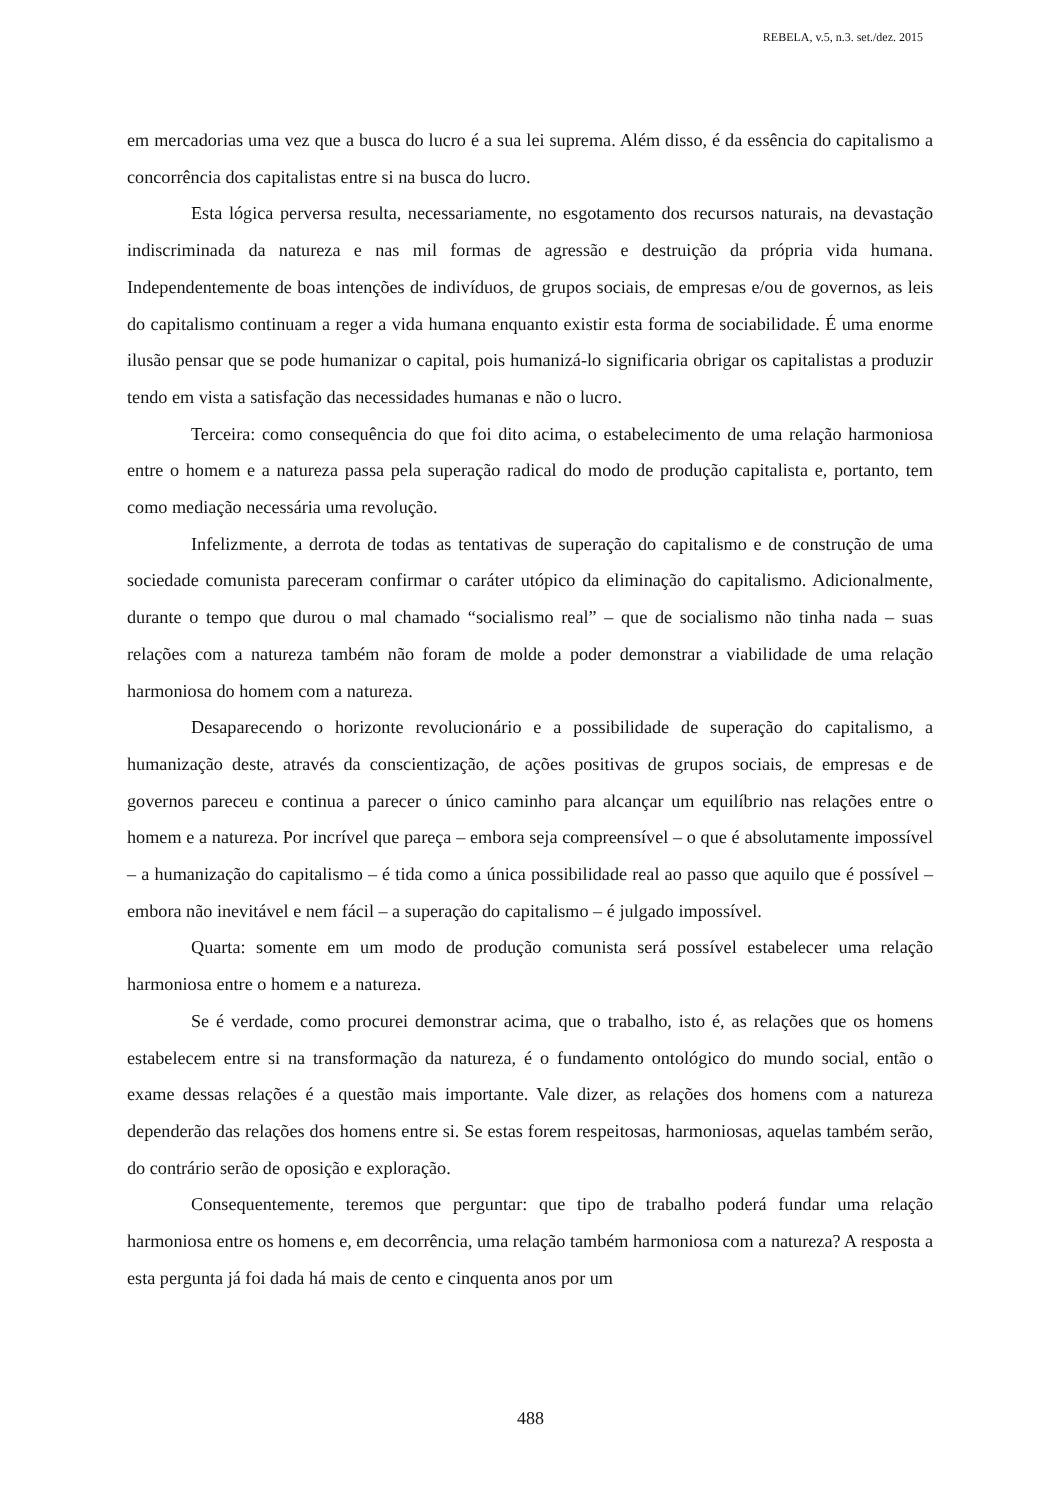REBELA, v.5, n.3. set./dez. 2015
em mercadorias uma vez que a busca do lucro é a sua lei suprema. Além disso, é da essência do capitalismo a concorrência dos capitalistas entre si na busca do lucro.
Esta lógica perversa resulta, necessariamente, no esgotamento dos recursos naturais, na devastação indiscriminada da natureza e nas mil formas de agressão e destruição da própria vida humana. Independentemente de boas intenções de indivíduos, de grupos sociais, de empresas e/ou de governos, as leis do capitalismo continuam a reger a vida humana enquanto existir esta forma de sociabilidade. É uma enorme ilusão pensar que se pode humanizar o capital, pois humanizá-lo significaria obrigar os capitalistas a produzir tendo em vista a satisfação das necessidades humanas e não o lucro.
Terceira: como consequência do que foi dito acima, o estabelecimento de uma relação harmoniosa entre o homem e a natureza passa pela superação radical do modo de produção capitalista e, portanto, tem como mediação necessária uma revolução.
Infelizmente, a derrota de todas as tentativas de superação do capitalismo e de construção de uma sociedade comunista pareceram confirmar o caráter utópico da eliminação do capitalismo. Adicionalmente, durante o tempo que durou o mal chamado “socialismo real” – que de socialismo não tinha nada – suas relações com a natureza também não foram de molde a poder demonstrar a viabilidade de uma relação harmoniosa do homem com a natureza.
Desaparecendo o horizonte revolucionário e a possibilidade de superação do capitalismo, a humanização deste, através da conscientização, de ações positivas de grupos sociais, de empresas e de governos pareceu e continua a parecer o único caminho para alcançar um equilíbrio nas relações entre o homem e a natureza. Por incrível que pareça – embora seja compreensível – o que é absolutamente impossível – a humanização do capitalismo – é tida como a única possibilidade real ao passo que aquilo que é possível – embora não inevitável e nem fácil – a superação do capitalismo – é julgado impossível.
Quarta: somente em um modo de produção comunista será possível estabelecer uma relação harmoniosa entre o homem e a natureza.
Se é verdade, como procurei demonstrar acima, que o trabalho, isto é, as relações que os homens estabelecem entre si na transformação da natureza, é o fundamento ontológico do mundo social, então o exame dessas relações é a questão mais importante. Vale dizer, as relações dos homens com a natureza dependerão das relações dos homens entre si. Se estas forem respeitosas, harmoniosas, aquelas também serão, do contrário serão de oposição e exploração.
Consequentemente, teremos que perguntar: que tipo de trabalho poderá fundar uma relação harmoniosa entre os homens e, em decorrência, uma relação também harmoniosa com a natureza? A resposta a esta pergunta já foi dada há mais de cento e cinquenta anos por um
488